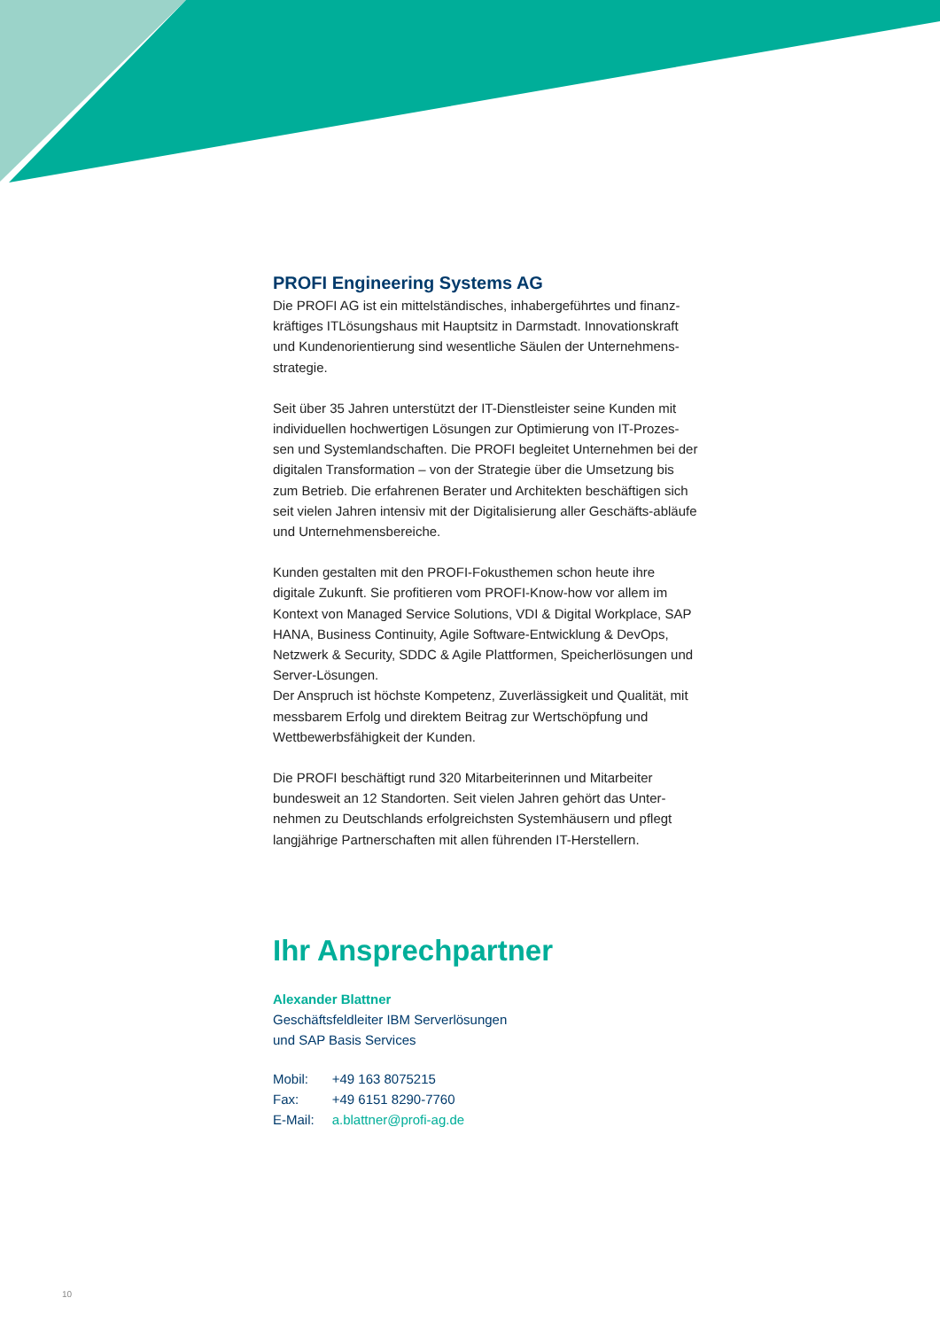PROFI Engineering Systems AG
Die PROFI AG ist ein mittelständisches, inhabergeführtes und finanz-kräftiges ITLösungshaus mit Hauptsitz in Darmstadt. Innovationskraft und Kundenorientierung sind wesentliche Säulen der Unternehmens-strategie.
Seit über 35 Jahren unterstützt der IT-Dienstleister seine Kunden mit individuellen hochwertigen Lösungen zur Optimierung von IT-Prozes-sen und Systemlandschaften. Die PROFI begleitet Unternehmen bei der digitalen Transformation – von der Strategie über die Umsetzung bis zum Betrieb. Die erfahrenen Berater und Architekten beschäftigen sich seit vielen Jahren intensiv mit der Digitalisierung aller Geschäfts-abläufe und Unternehmensbereiche.
Kunden gestalten mit den PROFI-Fokusthemen schon heute ihre digitale Zukunft. Sie profitieren vom PROFI-Know-how vor allem im Kontext von Managed Service Solutions, VDI & Digital Workplace, SAP HANA, Business Continuity, Agile Software-Entwicklung & DevOps, Netzwerk & Security, SDDC & Agile Plattformen, Speicherlösungen und Server-Lösungen.
Der Anspruch ist höchste Kompetenz, Zuverlässigkeit und Qualität, mit messbarem Erfolg und direktem Beitrag zur Wertschöpfung und Wettbewerbsfähigkeit der Kunden.
Die PROFI beschäftigt rund 320 Mitarbeiterinnen und Mitarbeiter bundesweit an 12 Standorten. Seit vielen Jahren gehört das Unter-nehmen zu Deutschlands erfolgreichsten Systemhäusern und pflegt langjährige Partnerschaften mit allen führenden IT-Herstellern.
Ihr Ansprechpartner
Alexander Blattner
Geschäftsfeldleiter IBM Serverlösungen
und SAP Basis Services
| Mobil: | +49 163 8075215 |
| Fax: | +49 6151 8290-7760 |
| E-Mail: | a.blattner@profi-ag.de |
10